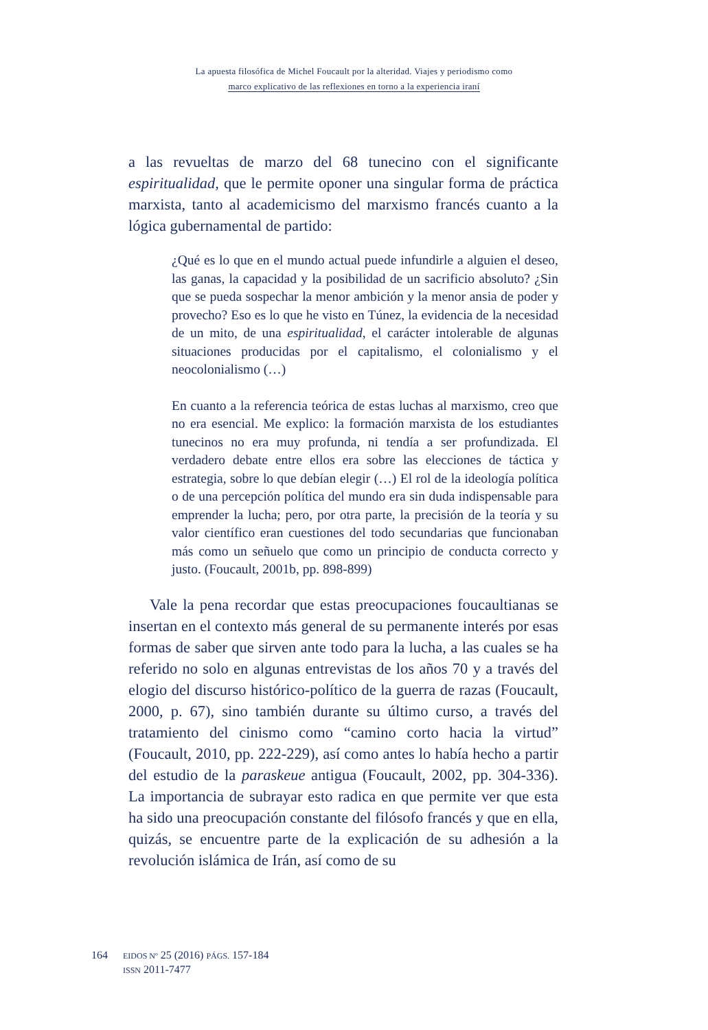La apuesta filosófica de Michel Foucault por la alteridad. Viajes y periodismo como
marco explicativo de las reflexiones en torno a la experiencia iraní
a las revueltas de marzo del 68 tunecino con el significante espiritualidad, que le permite oponer una singular forma de práctica marxista, tanto al academicismo del marxismo francés cuanto a la lógica gubernamental de partido:
¿Qué es lo que en el mundo actual puede infundirle a alguien el deseo, las ganas, la capacidad y la posibilidad de un sacrificio absoluto? ¿Sin que se pueda sospechar la menor ambición y la menor ansia de poder y provecho? Eso es lo que he visto en Túnez, la evidencia de la necesidad de un mito, de una espiritualidad, el carácter intolerable de algunas situaciones producidas por el capitalismo, el colonialismo y el neocolonialismo (…)
En cuanto a la referencia teórica de estas luchas al marxismo, creo que no era esencial. Me explico: la formación marxista de los estudiantes tunecinos no era muy profunda, ni tendía a ser profundizada. El verdadero debate entre ellos era sobre las elecciones de táctica y estrategia, sobre lo que debían elegir (…) El rol de la ideología política o de una percepción política del mundo era sin duda indispensable para emprender la lucha; pero, por otra parte, la precisión de la teoría y su valor científico eran cuestiones del todo secundarias que funcionaban más como un señuelo que como un principio de conducta correcto y justo. (Foucault, 2001b, pp. 898-899)
Vale la pena recordar que estas preocupaciones foucaultianas se insertan en el contexto más general de su permanente interés por esas formas de saber que sirven ante todo para la lucha, a las cuales se ha referido no solo en algunas entrevistas de los años 70 y a través del elogio del discurso histórico-político de la guerra de razas (Foucault, 2000, p. 67), sino también durante su último curso, a través del tratamiento del cinismo como “camino corto hacia la virtud” (Foucault, 2010, pp. 222-229), así como antes lo había hecho a partir del estudio de la paraskeue antigua (Foucault, 2002, pp. 304-336). La importancia de subrayar esto radica en que permite ver que esta ha sido una preocupación constante del filósofo francés y que en ella, quizás, se encuentre parte de la explicación de su adhesión a la revolución islámica de Irán, así como de su
164
EIDOS Nº 25 (2016) PÁGS. 157-184
ISSN 2011-7477